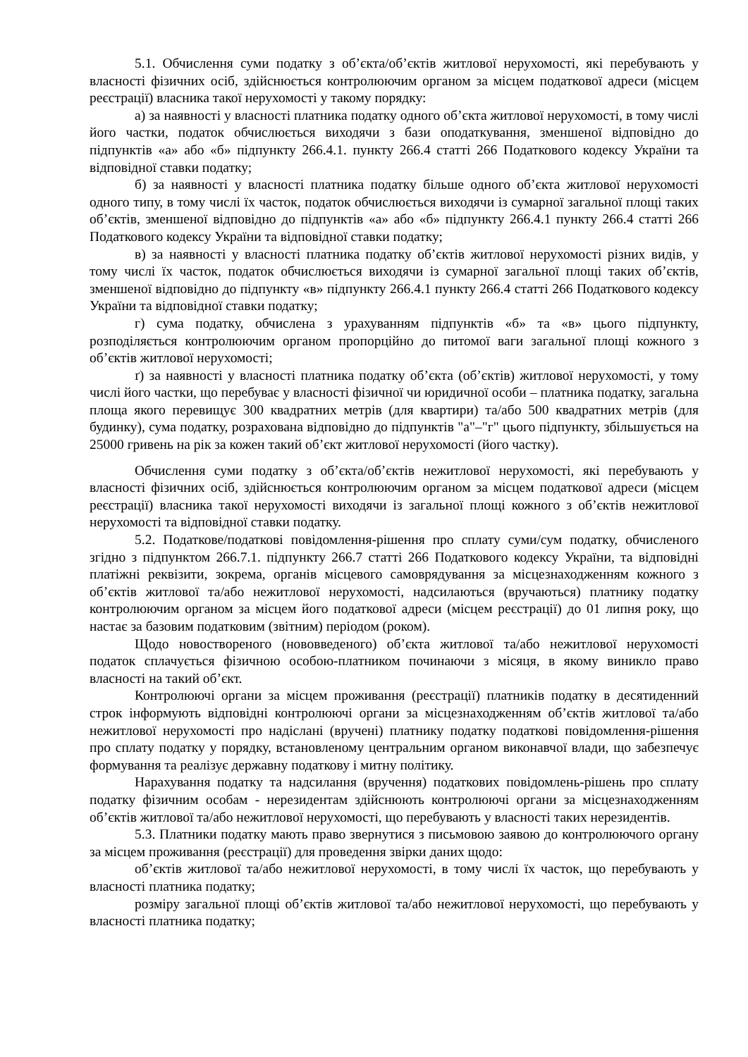5.1. Обчислення суми податку з об’єкта/об’єктів житлової нерухомості, які перебувають у власності фізичних осіб, здійснюється контролюючим органом за місцем податкової адреси (місцем реєстрації) власника такої нерухомості у такому порядку:
а) за наявності у власності платника податку одного об’єкта житлової нерухомості, в тому числі його частки, податок обчислюється виходячи з бази оподаткування, зменшеної відповідно до підпунктів «а» або «б» підпункту 266.4.1. пункту 266.4 статті 266 Податкового кодексу України та відповідної ставки податку;
б) за наявності у власності платника податку більше одного об’єкта житлової нерухомості одного типу, в тому числі їх часток, податок обчислюється виходячи із сумарної загальної площі таких об’єктів, зменшеної відповідно до підпунктів «а» або «б» підпункту 266.4.1 пункту 266.4 статті 266 Податкового кодексу України та відповідної ставки податку;
в) за наявності у власності платника податку об’єктів житлової нерухомості різних видів, у тому числі їх часток, податок обчислюється виходячи із сумарної загальної площі таких об’єктів, зменшеної відповідно до підпункту «в» підпункту 266.4.1 пункту 266.4 статті 266 Податкового кодексу України та відповідної ставки податку;
г) сума податку, обчислена з урахуванням підпунктів «б» та «в» цього підпункту, розподіляється контролюючим органом пропорційно до питомої ваги загальної площі кожного з об’єктів житлової нерухомості;
ґ) за наявності у власності платника податку об’єкта (об’єктів) житлової нерухомості, у тому числі його частки, що перебуває у власності фізичної чи юридичної особи – платника податку, загальна площа якого перевищує 300 квадратних метрів (для квартири) та/або 500 квадратних метрів (для будинку), сума податку, розрахована відповідно до підпунктів "а"–"г" цього підпункту, збільшується на 25000 гривень на рік за кожен такий об’єкт житлової нерухомості (його частку).
Обчислення суми податку з об’єкта/об’єктів нежитлової нерухомості, які перебувають у власності фізичних осіб, здійснюється контролюючим органом за місцем податкової адреси (місцем реєстрації) власника такої нерухомості виходячи із загальної площі кожного з об’єктів нежитлової нерухомості та відповідної ставки податку.
5.2. Податкове/податкові повідомлення-рішення про сплату суми/сум податку, обчисленого згідно з підпунктом 266.7.1. підпункту 266.7 статті 266 Податкового кодексу України, та відповідні платіжні реквізити, зокрема, органів місцевого самоврядування за місцезнаходженням кожного з об’єктів житлової та/або нежитлової нерухомості, надсилаються (вручаються) платнику податку контролюючим органом за місцем його податкової адреси (місцем реєстрації) до 01 липня року, що настає за базовим податковим (звітним) періодом (роком).
Щодо новоствореного (нововведеного) об’єкта житлової та/або нежитлової нерухомості податок сплачується фізичною особою-платником починаючи з місяця, в якому виникло право власності на такий об’єкт.
Контролюючі органи за місцем проживання (реєстрації) платників податку в десятиденний строк інформують відповідні контролюючі органи за місцезнаходженням об’єктів житлової та/або нежитлової нерухомості про надіслані (вручені) платнику податку податкові повідомлення-рішення про сплату податку у порядку, встановленому центральним органом виконавчої влади, що забезпечує формування та реалізує державну податкову і митну політику.
Нарахування податку та надсилання (вручення) податкових повідомлень-рішень про сплату податку фізичним особам - нерезидентам здійснюють контролюючі органи за місцезнаходженням об’єктів житлової та/або нежитлової нерухомості, що перебувають у власності таких нерезидентів.
5.3. Платники податку мають право звернутися з письмовою заявою до контролюючого органу за місцем проживання (реєстрації) для проведення звірки даних щодо:
об’єктів житлової та/або нежитлової нерухомості, в тому числі їх часток, що перебувають у власності платника податку;
розміру загальної площі об’єктів житлової та/або нежитлової нерухомості, що перебувають у власності платника податку;